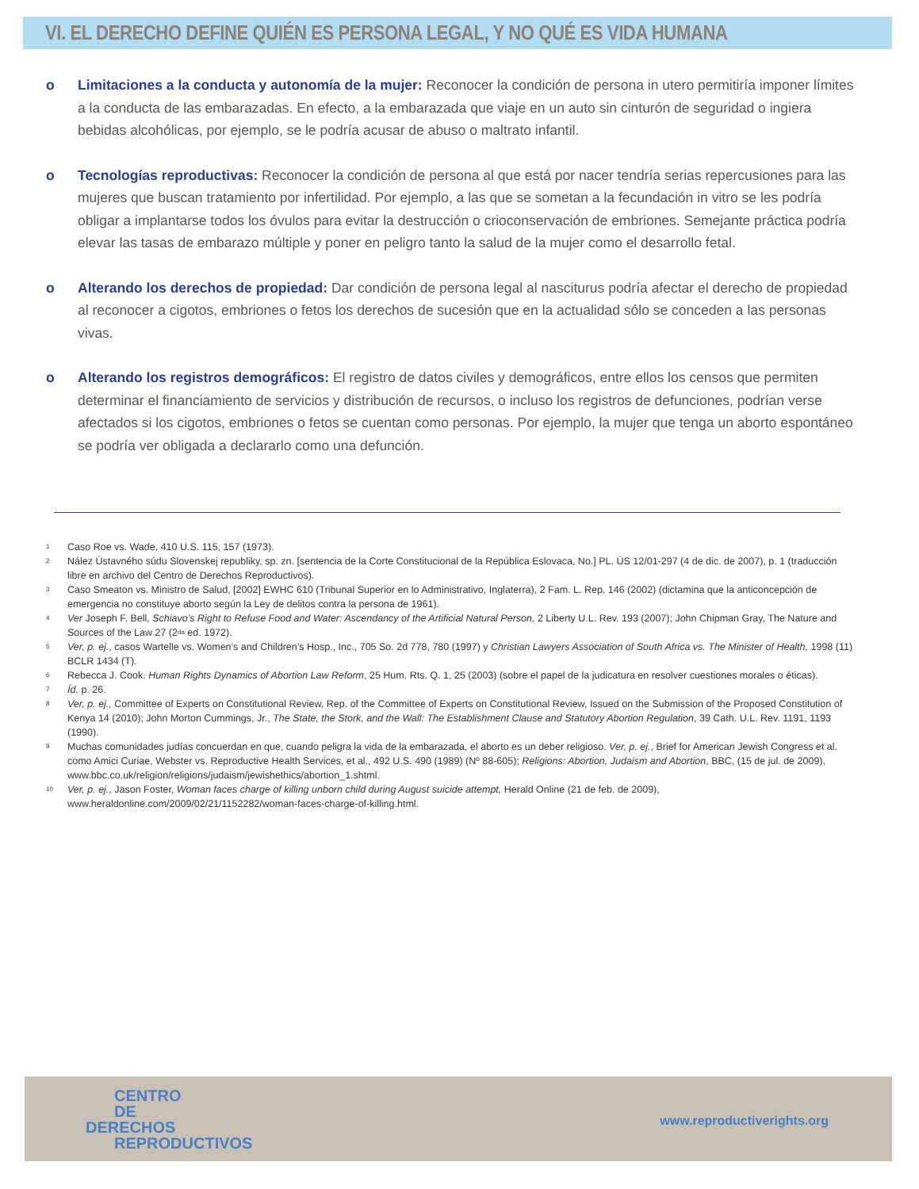VI. EL DERECHO DEFINE QUIÉN ES PERSONA LEGAL, Y NO QUÉ ES VIDA HUMANA
o Limitaciones a la conducta y autonomía de la mujer: Reconocer la condición de persona in utero permitiría imponer límites a la conducta de las embarazadas. En efecto, a la embarazada que viaje en un auto sin cinturón de seguridad o ingiera bebidas alcohólicas, por ejemplo, se le podría acusar de abuso o maltrato infantil.
o Tecnologías reproductivas: Reconocer la condición de persona al que está por nacer tendría serias repercusiones para las mujeres que buscan tratamiento por infertilidad. Por ejemplo, a las que se sometan a la fecundación in vitro se les podría obligar a implantarse todos los óvulos para evitar la destrucción o crioconservación de embriones. Semejante práctica podría elevar las tasas de embarazo múltiple y poner en peligro tanto la salud de la mujer como el desarrollo fetal.
o Alterando los derechos de propiedad: Dar condición de persona legal al nasciturus podría afectar el derecho de propiedad al reconocer a cigotos, embriones o fetos los derechos de sucesión que en la actualidad sólo se conceden a las personas vivas.
o Alterando los registros demográficos: El registro de datos civiles y demográficos, entre ellos los censos que permiten determinar el financiamiento de servicios y distribución de recursos, o incluso los registros de defunciones, podrían verse afectados si los cigotos, embriones o fetos se cuentan como personas. Por ejemplo, la mujer que tenga un aborto espontáneo se podría ver obligada a declararlo como una defunción.
<sup>1</sup> Caso Roe vs. Wade, 410 U.S. 115, 157 (1973).
<sup>2</sup> Nález Ústavného súdu Slovenskej republiky, sp. zn. [sentencia de la Corte Constitucional de la República Eslovaca, No.] PL. ÚS 12/01-297 (4 de dic. de 2007), p. 1 (traducción libre en archivo del Centro de Derechos Reproductivos).
<sup>3</sup> Caso Smeaton vs. Ministro de Salud, [2002] EWHC 610 (Tribunal Superior en lo Administrativo, Inglaterra), 2 Fam. L. Rep. 146 (2002) (dictamina que la anticoncepción de emergencia no constituye aborto según la Ley de delitos contra la persona de 1961).
<sup>4</sup> Ver Joseph F. Bell, Schiavo’s Right to Refuse Food and Water: Ascendancy of the Artificial Natural Person, 2 Liberty U.L. Rev. 193 (2007); John Chipman Gray, The Nature and Sources of the Law 27 (2<sup>da</sup> ed. 1972).
<sup>5</sup> Ver, p. ej., casos Wartelle vs. Women’s and Children’s Hosp., Inc., 705 So. 2d 778, 780 (1997) y Christian Lawyers Association of South Africa vs. The Minister of Health, 1998 (11) BCLR 1434 (T).
<sup>6</sup> Rebecca J. Cook. Human Rights Dynamics of Abortion Law Reform, 25 Hum. Rts. Q. 1, 25 (2003) (sobre el papel de la judicatura en resolver cuestiones morales o éticas).
<sup>7</sup> Íd. p. 26.
<sup>8</sup> Ver, p. ej., Committee of Experts on Constitutional Review, Rep. of the Committee of Experts on Constitutional Review, Issued on the Submission of the Proposed Constitution of Kenya 14 (2010); John Morton Cummings, Jr., The State, the Stork, and the Wall: The Establishment Clause and Statutory Abortion Regulation, 39 Cath. U.L. Rev. 1191, 1193 (1990).
<sup>9</sup> Muchas comunidades judías concuerdan en que, cuando peligra la vida de la embarazada, el aborto es un deber religioso. Ver, p. ej., Brief for American Jewish Congress et al. como Amici Curiae, Webster vs. Reproductive Health Services, et al., 492 U.S. 490 (1989) (Nº 88-605); Religions: Abortion, Judaism and Abortion, BBC, (15 de jul. de 2009), www.bbc.co.uk/religion/religions/judaism/jewishethics/abortion_1.shtml.
<sup>10</sup> Ver, p. ej., Jason Foster, Woman faces charge of killing unborn child during August suicide attempt, Herald Online (21 de feb. de 2009), www.heraldonline.com/2009/02/21/1152282/woman-faces-charge-of-killing.html.
CENTRO
DE
DERECHOS
REPRODUCTIVOS
www.reproductiverights.org